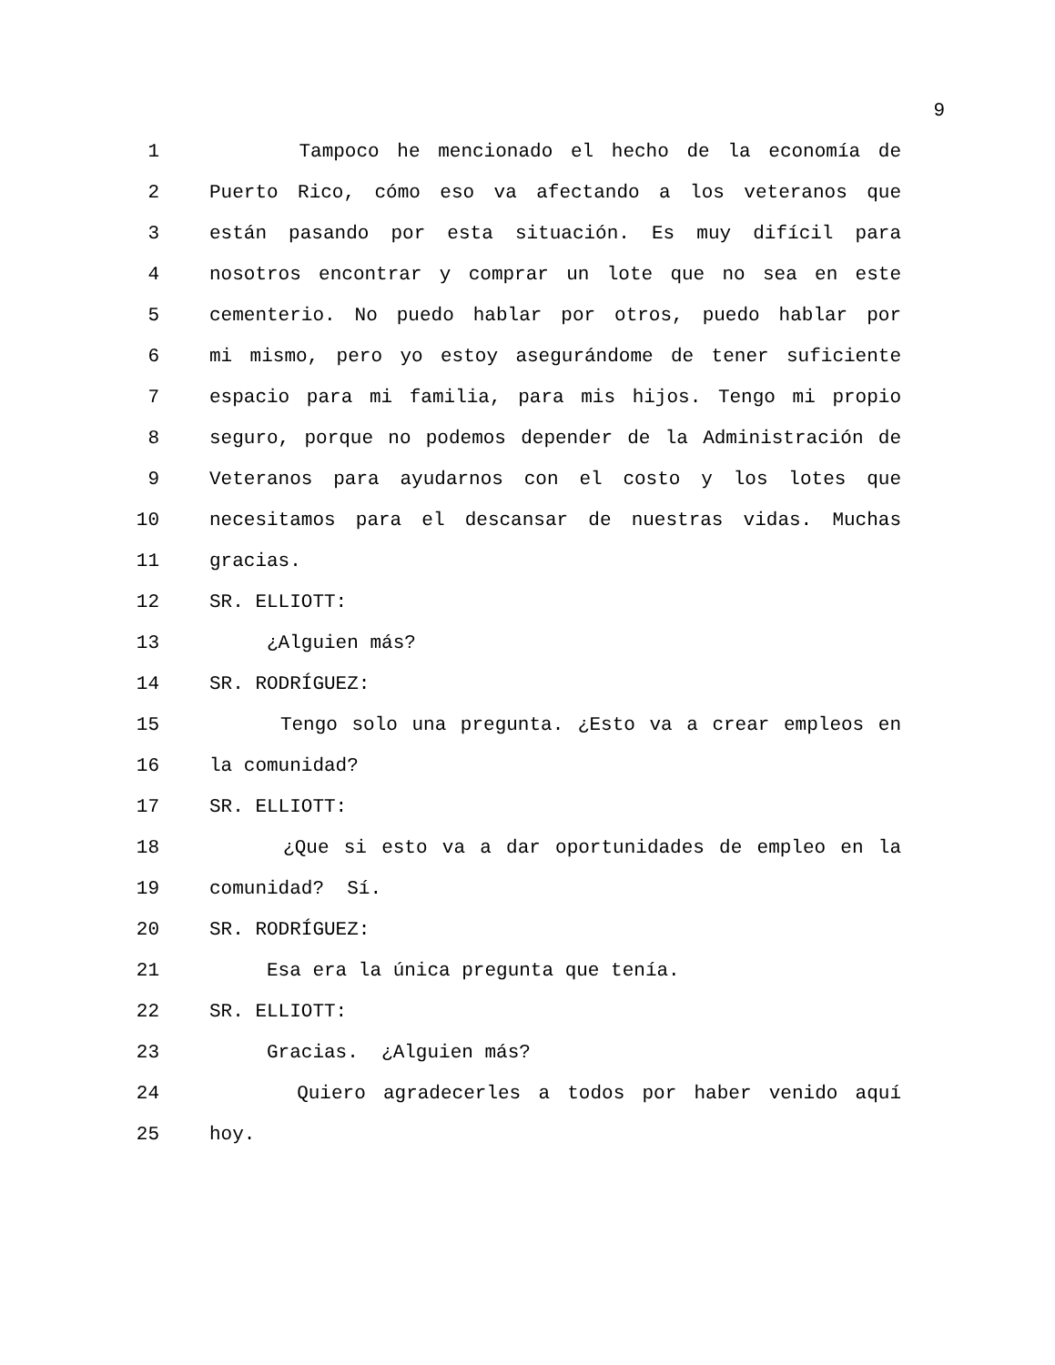9
1
Tampoco he mencionado el hecho de la economía de
2
Puerto Rico, cómo eso va afectando a los veteranos que
3
están pasando por esta situación. Es muy difícil para
4
nosotros encontrar y comprar un lote que no sea en este
5
cementerio. No puedo hablar por otros, puedo hablar por
6
mi mismo, pero yo estoy asegurándome de tener suficiente
7
espacio para mi familia, para mis hijos. Tengo mi propio
8
seguro, porque no podemos depender de la Administración de
9
Veteranos para ayudarnos con el costo y los lotes que
10
necesitamos para el descansar de nuestras vidas. Muchas
11
gracias.
12
SR. ELLIOTT:
13
¿Alguien más?
14
SR. RODRÍGUEZ:
15
Tengo solo una pregunta. ¿Esto va a crear empleos en
16
la comunidad?
17
SR. ELLIOTT:
18
¿Que si esto va a dar oportunidades de empleo en la
19
comunidad? Sí.
20
SR. RODRÍGUEZ:
21
Esa era la única pregunta que tenía.
22
SR. ELLIOTT:
23
Gracias. ¿Alguien más?
24
Quiero agradecerles a todos por haber venido aquí
25
hoy.